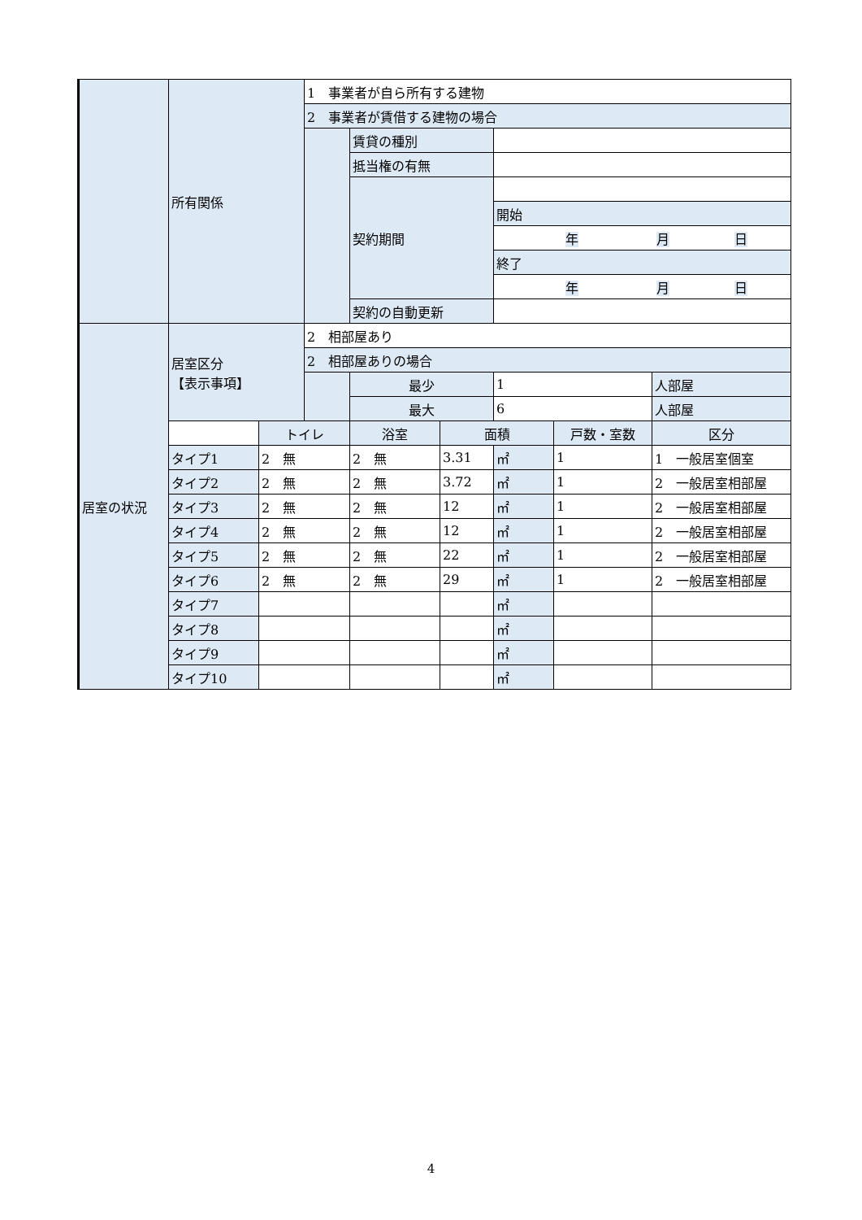| | 所有関係 | | 1 事業者が自ら所有する建物 | | | | | |
| | | | 2 事業者が賃借する建物の場合 | | | | | |
| | | | | 賃貸の種別 | | | | |
| | | | | 抵当権の有無 | | | | |
| | | | | 契約期間 | | | | |
| | | | | | | 開始 | | |
| | | | | | | 年 月 日 | | |
| | | | | | | 終了 | | |
| | | | | | | 年 月 日 | | |
| | | | | 契約の自動更新 | | | | |
| 居室の状況 | 居室区分 【表示事項】 | | 2 相部屋あり | | | | | |
| | | | 2 相部屋ありの場合 | | | | | |
| | | | | 最少 | | 1 | | 人部屋 |
| | | | | 最大 | | 6 | | 人部屋 |
| | | トイレ | | 浴室 | 面積 | | 戸数・室数 | 区分 |
| | タイプ1 | 2 無 | | 2 無 | 3.31 | ㎡ | 1 | 1 一般居室個室 |
| | タイプ2 | 2 無 | | 2 無 | 3.72 | ㎡ | 1 | 2 一般居室相部屋 |
| | タイプ3 | 2 無 | | 2 無 | 12 | ㎡ | 1 | 2 一般居室相部屋 |
| | タイプ4 | 2 無 | | 2 無 | 12 | ㎡ | 1 | 2 一般居室相部屋 |
| | タイプ5 | 2 無 | | 2 無 | 22 | ㎡ | 1 | 2 一般居室相部屋 |
| | タイプ6 | 2 無 | | 2 無 | 29 | ㎡ | 1 | 2 一般居室相部屋 |
| | タイプ7 | | | | | ㎡ | | |
| | タイプ8 | | | | | ㎡ | | |
| | タイプ9 | | | | | ㎡ | | |
| | タイプ10 | | | | | ㎡ | | |
4